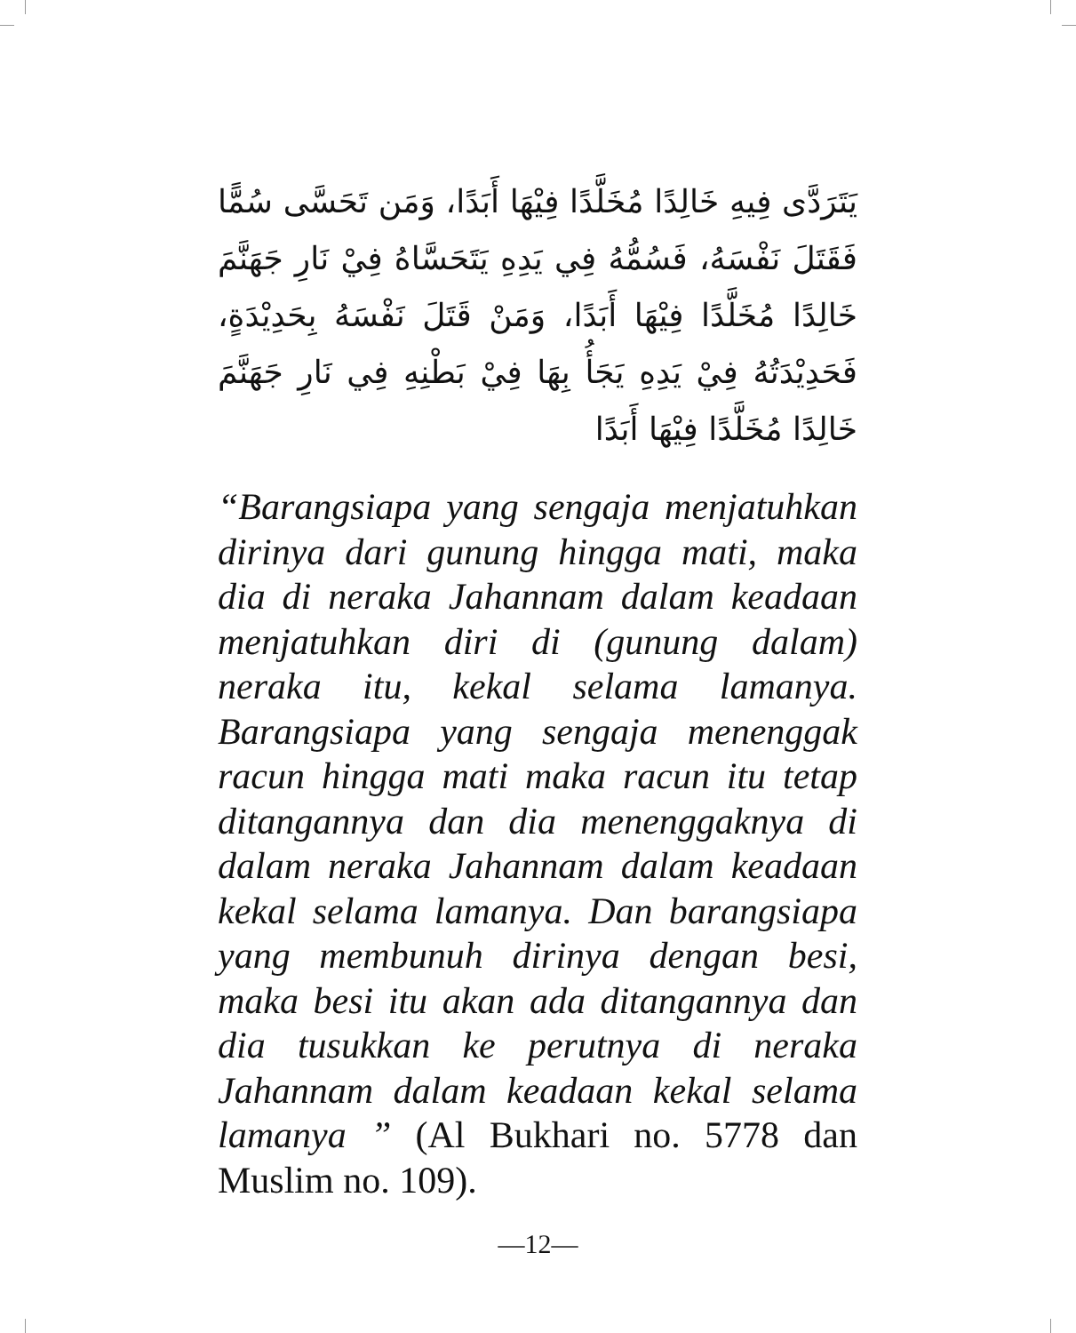يَتَرَدَّى فِيهِ خَالِدًا مُخَلَّدًا فِيْهَا أَبَدًا، وَمَن تَحَسَّى سُمًّا فَقَتَلَ نَفْسَهُ، فَسُمُّهُ فِي يَدِهِ يَتَحَسَّاهُ فِيْ نَارِ جَهَنَّمَ خَالِدًا مُخَلَّدًا فِيْهَا أَبَدًا، وَمَنْ قَتَلَ نَفْسَهُ بِحَدِيْدَةٍ، فَحَدِيْدَتُهُ فِيْ يَدِهِ يَجَأُ بِهَا فِيْ بَطْنِهِ فِي نَارِ جَهَنَّمَ خَالِدًا مُخَلَّدًا فِيْهَا أَبَدًا
“Barangsiapa yang sengaja menjatuhkan dirinya dari gunung hingga mati, maka dia di neraka Jahannam dalam keadaan menjatuhkan diri di (gunung dalam) neraka itu, kekal selama lamanya. Barangsiapa yang sengaja menenggak racun hingga mati maka racun itu tetap ditangannya dan dia menenggaknya di dalam neraka Jahannam dalam keadaan kekal selama lamanya. Dan barangsiapa yang membunuh dirinya dengan besi, maka besi itu akan ada ditangannya dan dia tusukkan ke perutnya di neraka Jahannam dalam keadaan kekal selama lamanya ” (Al Bukhari no. 5778 dan Muslim no. 109).
—12—